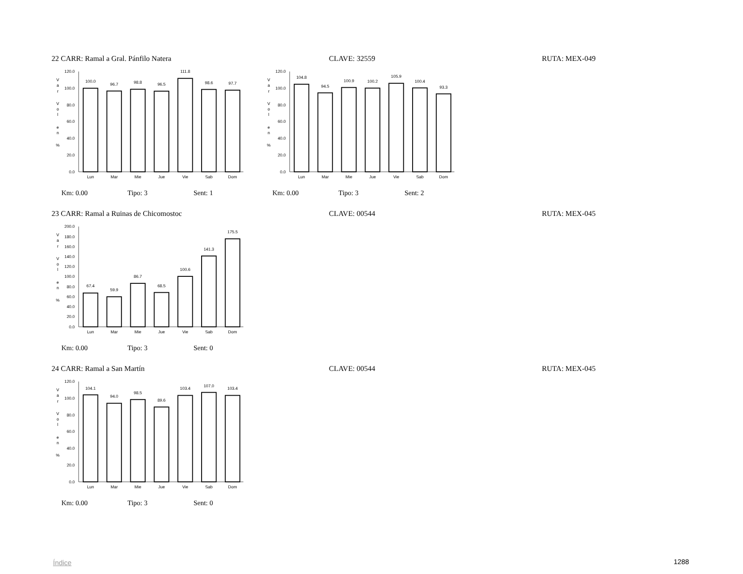22 CARR: Ramal a Gral. Pánfilo Natera CLAVE: 32559 RUTA: MEX-049
V
a
r
V
o
l
e
n
%
120.0
100.0
80.0
60.0
40.0
20.0
0.0
100.0
96.7
98.8
96.5
111.8
98.6
97.7
Lun
Mar
Mie
Jue
Vie
Sab
Dom
Km: 0.00 Tipo: 3 Sent: 1
V
a
r
V
o
l
e
n
%
120.0
100.0
80.0
60.0
40.0
20.0
0.0
104.8
94.5
100.9
100.2
105.9
100.4
93.3
Lun
Mar
Mie
Jue
Vie
Sab
Dom
Km: 0.00 Tipo: 3 Sent: 2
23 CARR: Ramal a Ruinas de Chicomostoc CLAVE: 00544 RUTA: MEX-045
V
a
r
V
o
l
e
n
%
200.0
180.0
160.0
140.0
120.0
100.0
80.0
60.0
40.0
20.0
0.0
67.4
59.9
86.7
68.5
100.6
141.3
175.5
Lun
Mar
Mie
Jue
Vie
Sab
Dom
Km: 0.00 Tipo: 3 Sent: 0
24 CARR: Ramal a San Martín CLAVE: 00544 RUTA: MEX-045
V
a
r
V
o
l
e
n
%
120.0
100.0
80.0
60.0
40.0
20.0
0.0
104.1
94.0
98.5
89.6
103.4
107.0
103.4
Lun
Mar
Mie
Jue
Vie
Sab
Dom
Km: 0.00 Tipo: 3 Sent: 0
Índice 1288